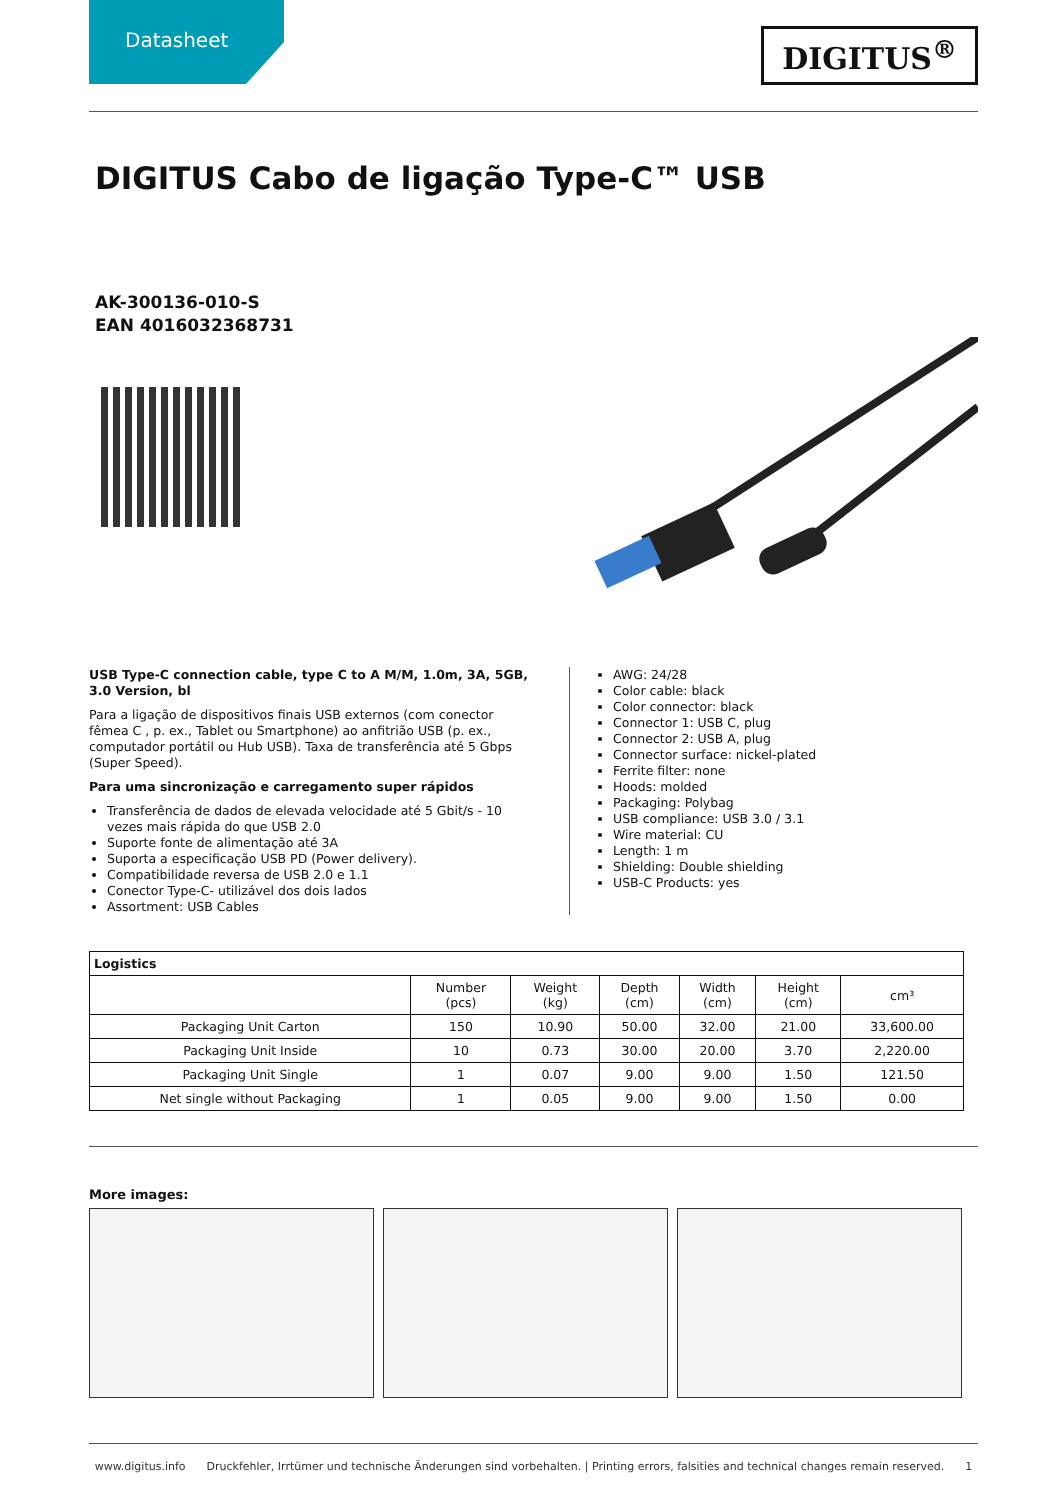Datasheet
DIGITUS<sup>®</sup>
DIGITUS Cabo de ligação Type-C™ USB
AK-300136-010-S
EAN 4016032368731
USB Type-C connection cable, type C to A M/M, 1.0m, 3A, 5GB, 3.0 Version, bl
Para a ligação de dispositivos finais USB externos (com conector fêmea C , p. ex., Tablet ou Smartphone) ao anfitrião USB (p. ex., computador portátil ou Hub USB). Taxa de transferência até 5 Gbps (Super Speed).
Para uma sincronização e carregamento super rápidos
Transferência de dados de elevada velocidade até 5 Gbit/s - 10 vezes mais rápida do que USB 2.0
Suporte fonte de alimentação até 3A
Suporta a especificação USB PD (Power delivery).
Compatibilidade reversa de USB 2.0 e 1.1
Conector Type-C- utilizável dos dois lados
Assortment: USB Cables
AWG: 24/28
Color cable: black
Color connector: black
Connector 1: USB C, plug
Connector 2: USB A, plug
Connector surface: nickel-plated
Ferrite filter: none
Hoods: molded
Packaging: Polybag
USB compliance: USB 3.0 / 3.1
Wire material: CU
Length: 1 m
Shielding: Double shielding
USB-C Products: yes
| Logistics | | | | | | |
| --- | --- | --- | --- | --- | --- | --- |
| | Number (pcs) | Weight (kg) | Depth (cm) | Width (cm) | Height (cm) | cm³ |
| Packaging Unit Carton | 150 | 10.90 | 50.00 | 32.00 | 21.00 | 33,600.00 |
| Packaging Unit Inside | 10 | 0.73 | 30.00 | 20.00 | 3.70 | 2,220.00 |
| Packaging Unit Single | 1 | 0.07 | 9.00 | 9.00 | 1.50 | 121.50 |
| Net single without Packaging | 1 | 0.05 | 9.00 | 9.00 | 1.50 | 0.00 |
More images:
www.digitus.info Druckfehler, Irrtümer und technische Änderungen sind vorbehalten. | Printing errors, falsities and technical changes remain reserved. 1